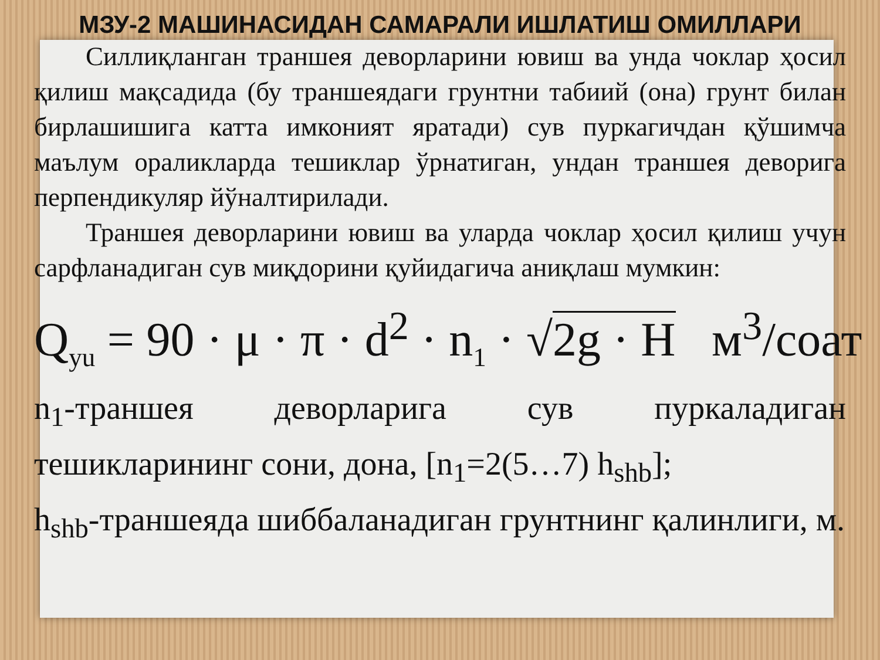МЗУ-2 МАШИНАСИДАН САМАРАЛИ ИШЛАТИШ ОМИЛЛАРИ
Силлиқланган траншея деворларини ювиш ва унда чоклар ҳосил қилиш мақсадида (бу траншеядаги грунтни табиий (она) грунт билан бирлашишига катта имконият яратади) сув пуркагичдан қўшимча маълум ораликларда тешиклар ўрнатиган, ундан траншея деворига перпендикуляр йўналтирилади.
Траншея деворларини ювиш ва уларда чоклар ҳосил қилиш учун сарфланадиган сув миқдорини қуйидагича аниқлаш мумкин:
Q<sub>yu</sub> = 90 · μ · π · d<sup>2</sup> · n<sub>1</sub> · √2g · H м<sup>3</sup>/соат
n<sub>1</sub>-траншея деворларига сув пуркаладиган тешикларининг сони, дона, [n<sub>1</sub>=2(5…7) h<sub>shb</sub>];
h<sub>shb</sub>-траншеяда шиббаланадиган грунтнинг қалинлиги, м.